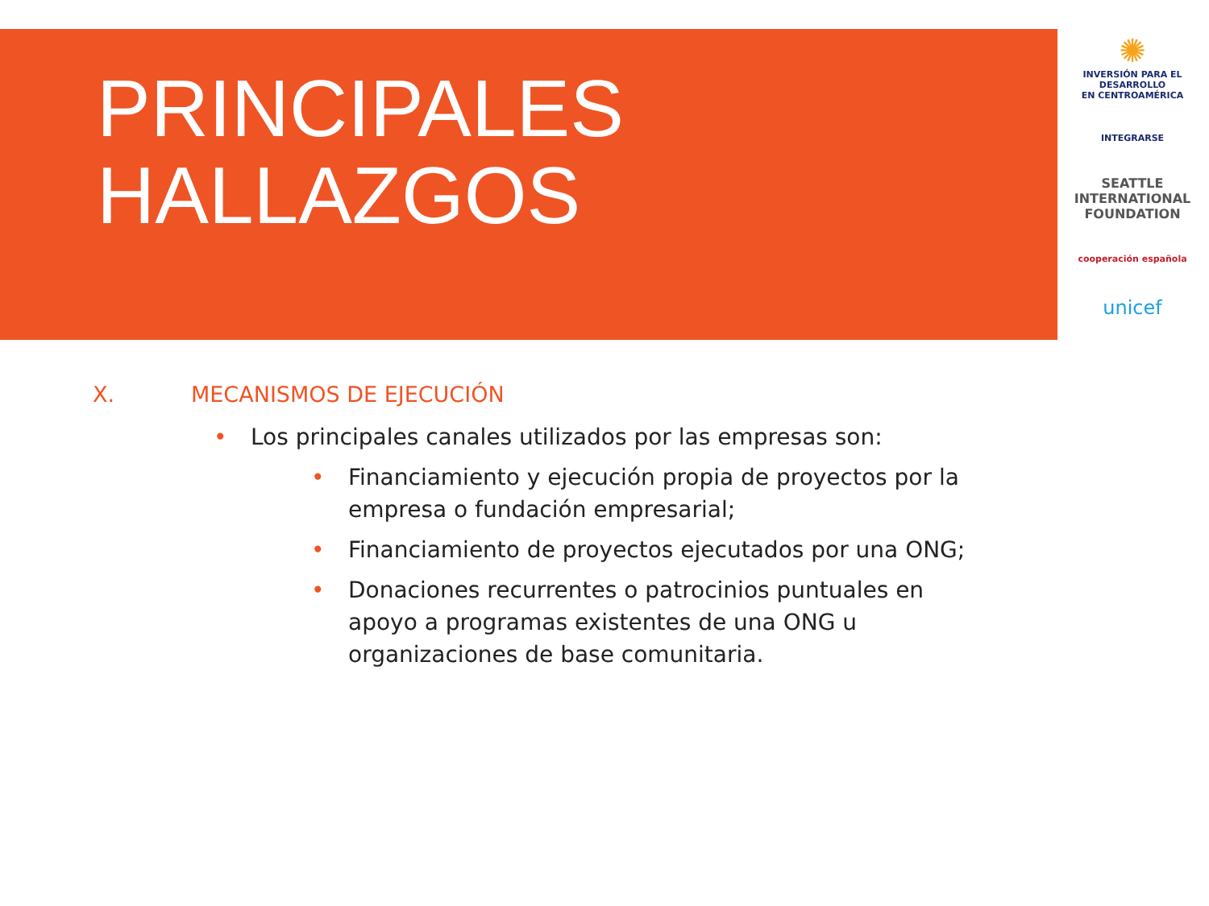PRINCIPALES
HALLAZGOS
✺
INVERSIÓN PARA EL DESARROLLO
EN CENTROAMÉRICA
INTEGRARSE
SEATTLE
INTERNATIONAL
FOUNDATION
cooperación española
unicef
X. MECANISMOS DE EJECUCIÓN
• Los principales canales utilizados por las empresas son:
• Financiamiento y ejecución propia de proyectos por la empresa o fundación empresarial;
• Financiamiento de proyectos ejecutados por una ONG;
• Donaciones recurrentes o patrocinios puntuales en apoyo a programas existentes de una ONG u organizaciones de base comunitaria.